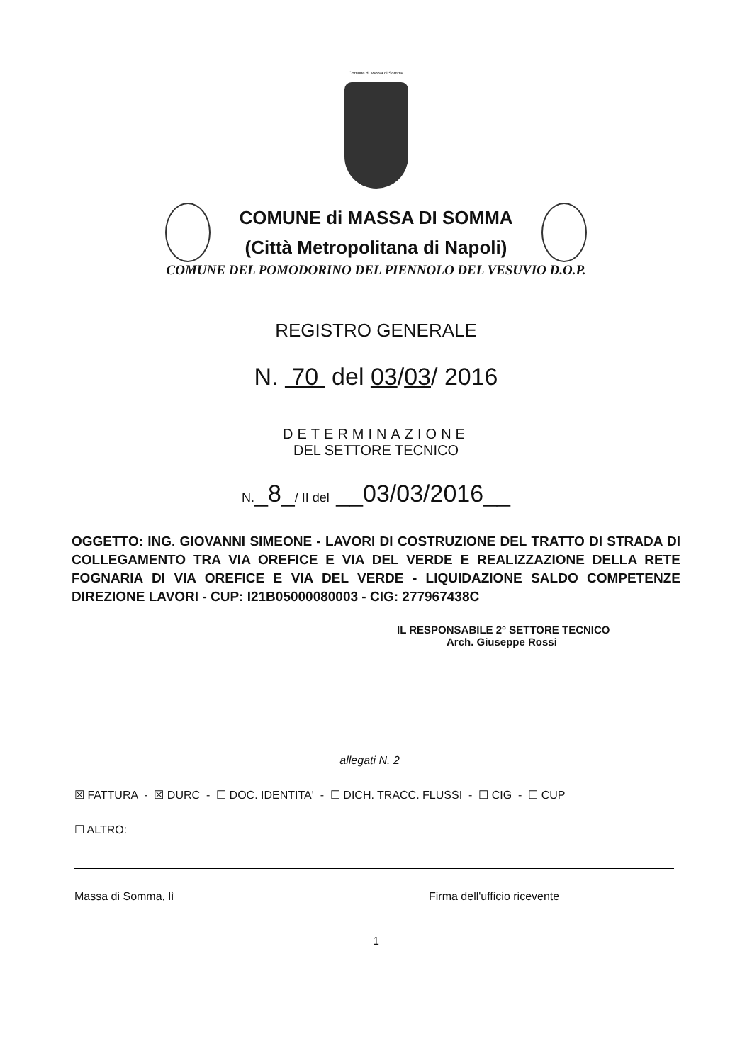Comune di Massa di Somma
COMUNE di MASSA DI SOMMA
(Città Metropolitana di Napoli)
COMUNE DEL POMODORINO DEL PIENNOLO DEL VESUVIO D.O.P.
REGISTRO GENERALE
N. 70 del 03/03/ 2016
DETERMINAZIONE
DEL SETTORE TECNICO
N._8_/ II del __03/03/2016__
OGGETTO: ING. GIOVANNI SIMEONE - LAVORI DI COSTRUZIONE DEL TRATTO DI STRADA DI COLLEGAMENTO TRA VIA OREFICE E VIA DEL VERDE E REALIZZAZIONE DELLA RETE FOGNARIA DI VIA OREFICE E VIA DEL VERDE - LIQUIDAZIONE SALDO COMPETENZE DIREZIONE LAVORI - CUP: I21B05000080003 - CIG: 277967438C
IL RESPONSABILE 2° SETTORE TECNICO
Arch. Giuseppe Rossi
allegati N. 2
☒ FATTURA - ☒ DURC - ☐ DOC. IDENTITA' - ☐ DICH. TRACC. FLUSSI - ☐ CIG - ☐ CUP
☐ ALTRO:
Massa di Somma, lì Firma dell'ufficio ricevente
1